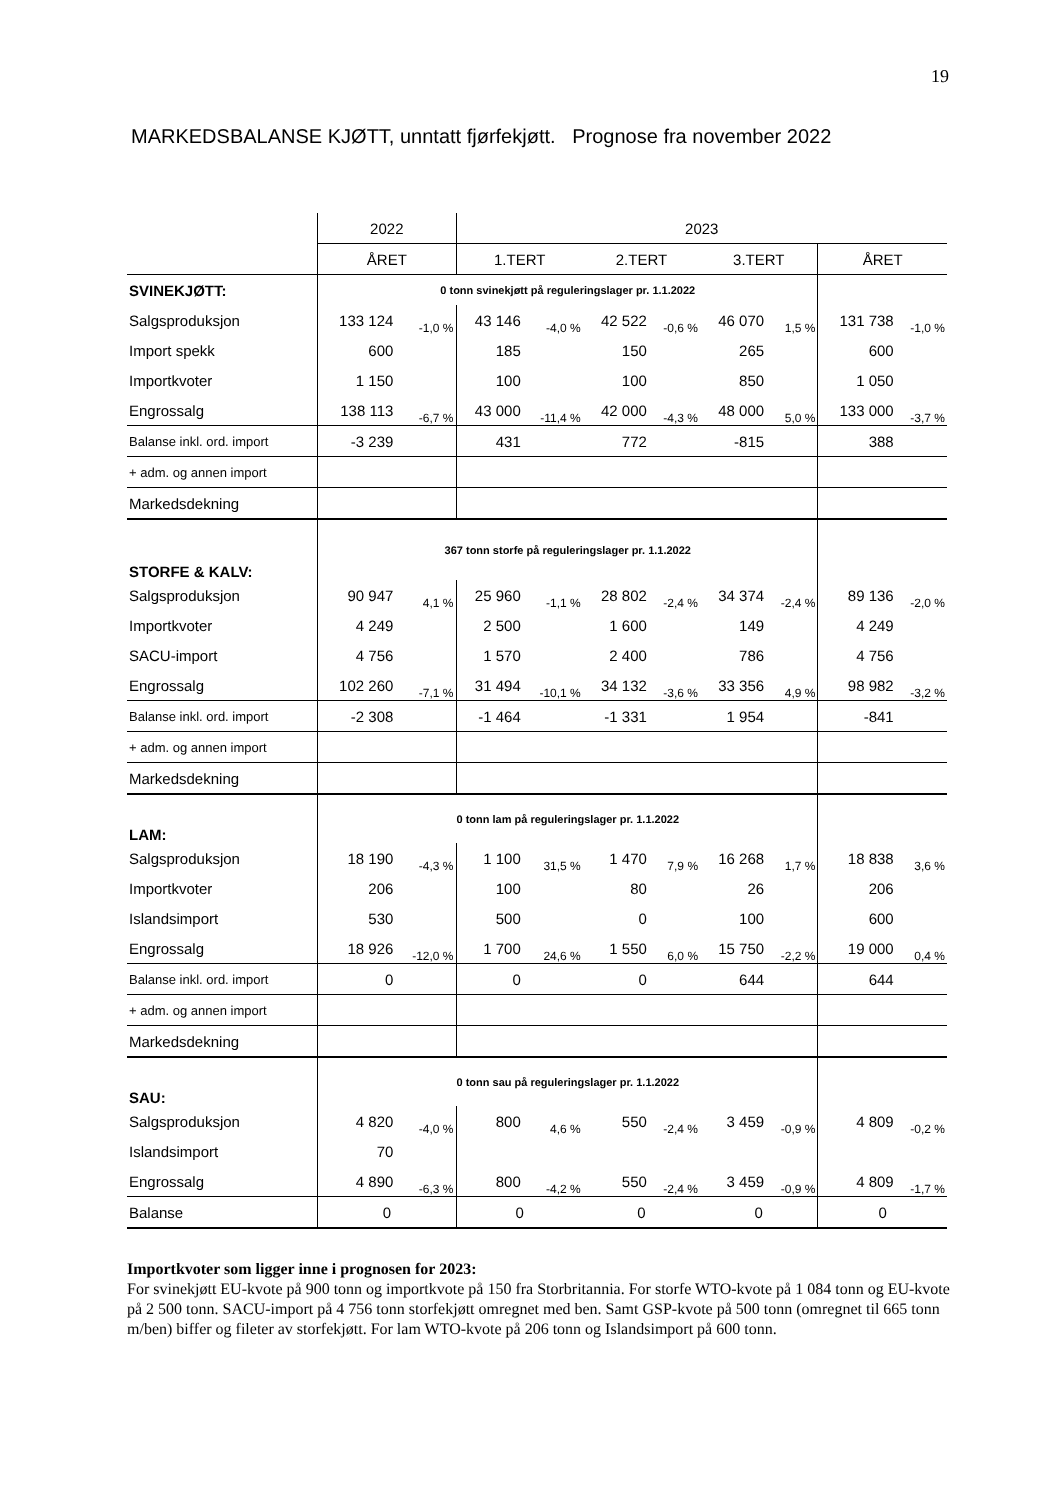19
MARKEDSBALANSE KJØTT, unntatt fjørfekjøtt. Prognose fra november 2022
| | 2022 | | 2023 | | | | | | | |
| | ÅRET | | 1.TERT | | 2.TERT | | 3.TERT | | ÅRET | |
| SVINEKJØTT: | 0 tonn svinekjøtt på reguleringslager pr. 1.1.2022 | | | | | | | | | |
| Salgsproduksjon | 133 124 | -1,0 % | 43 146 | -4,0 % | 42 522 | -0,6 % | 46 070 | 1,5 % | 131 738 | -1,0 % |
| Import spekk | 600 | | 185 | | 150 | | 265 | | 600 | |
| Importkvoter | 1 150 | | 100 | | 100 | | 850 | | 1 050 | |
| Engrossalg | 138 113 | -6,7 % | 43 000 | -11,4 % | 42 000 | -4,3 % | 48 000 | 5,0 % | 133 000 | -3,7 % |
| Balanse inkl. ord. import | -3 239 | | 431 | | 772 | | -815 | | 388 | |
| + adm. og annen import | | | | | | | | | | |
| Markedsdekning | | | | | | | | | | |
| STORFE & KALV: | 367 tonn storfe på reguleringslager pr. 1.1.2022 | | | | | | | | | |
| Salgsproduksjon | 90 947 | 4,1 % | 25 960 | -1,1 % | 28 802 | -2,4 % | 34 374 | -2,4 % | 89 136 | -2,0 % |
| Importkvoter | 4 249 | | 2 500 | | 1 600 | | 149 | | 4 249 | |
| SACU-import | 4 756 | | 1 570 | | 2 400 | | 786 | | 4 756 | |
| Engrossalg | 102 260 | -7,1 % | 31 494 | -10,1 % | 34 132 | -3,6 % | 33 356 | 4,9 % | 98 982 | -3,2 % |
| Balanse inkl. ord. import | -2 308 | | -1 464 | | -1 331 | | 1 954 | | -841 | |
| + adm. og annen import | | | | | | | | | | |
| Markedsdekning | | | | | | | | | | |
| LAM: | 0 tonn lam på reguleringslager pr. 1.1.2022 | | | | | | | | | |
| Salgsproduksjon | 18 190 | -4,3 % | 1 100 | 31,5 % | 1 470 | 7,9 % | 16 268 | 1,7 % | 18 838 | 3,6 % |
| Importkvoter | 206 | | 100 | | 80 | | 26 | | 206 | |
| Islandsimport | 530 | | 500 | | 0 | | 100 | | 600 | |
| Engrossalg | 18 926 | -12,0 % | 1 700 | 24,6 % | 1 550 | 6,0 % | 15 750 | -2,2 % | 19 000 | 0,4 % |
| Balanse inkl. ord. import | 0 | | 0 | | 0 | | 644 | | 644 | |
| + adm. og annen import | | | | | | | | | | |
| Markedsdekning | | | | | | | | | | |
| SAU: | 0 tonn sau på reguleringslager pr. 1.1.2022 | | | | | | | | | |
| Salgsproduksjon | 4 820 | -4,0 % | 800 | 4,6 % | 550 | -2,4 % | 3 459 | -0,9 % | 4 809 | -0,2 % |
| Islandsimport | 70 | | | | | | | | | |
| Engrossalg | 4 890 | -6,3 % | 800 | -4,2 % | 550 | -2,4 % | 3 459 | -0,9 % | 4 809 | -1,7 % |
| Balanse | 0 | | 0 | | 0 | | 0 | | 0 | |
Importkvoter som ligger inne i prognosen for 2023:
For svinekjøtt EU-kvote på 900 tonn og importkvote på 150 fra Storbritannia. For storfe WTO-kvote på 1 084 tonn og EU-kvote på 2 500 tonn. SACU-import på 4 756 tonn storfekjøtt omregnet med ben. Samt GSP-kvote på 500 tonn (omregnet til 665 tonn m/ben) biffer og fileter av storfekjøtt. For lam WTO-kvote på 206 tonn og Islandsimport på 600 tonn.